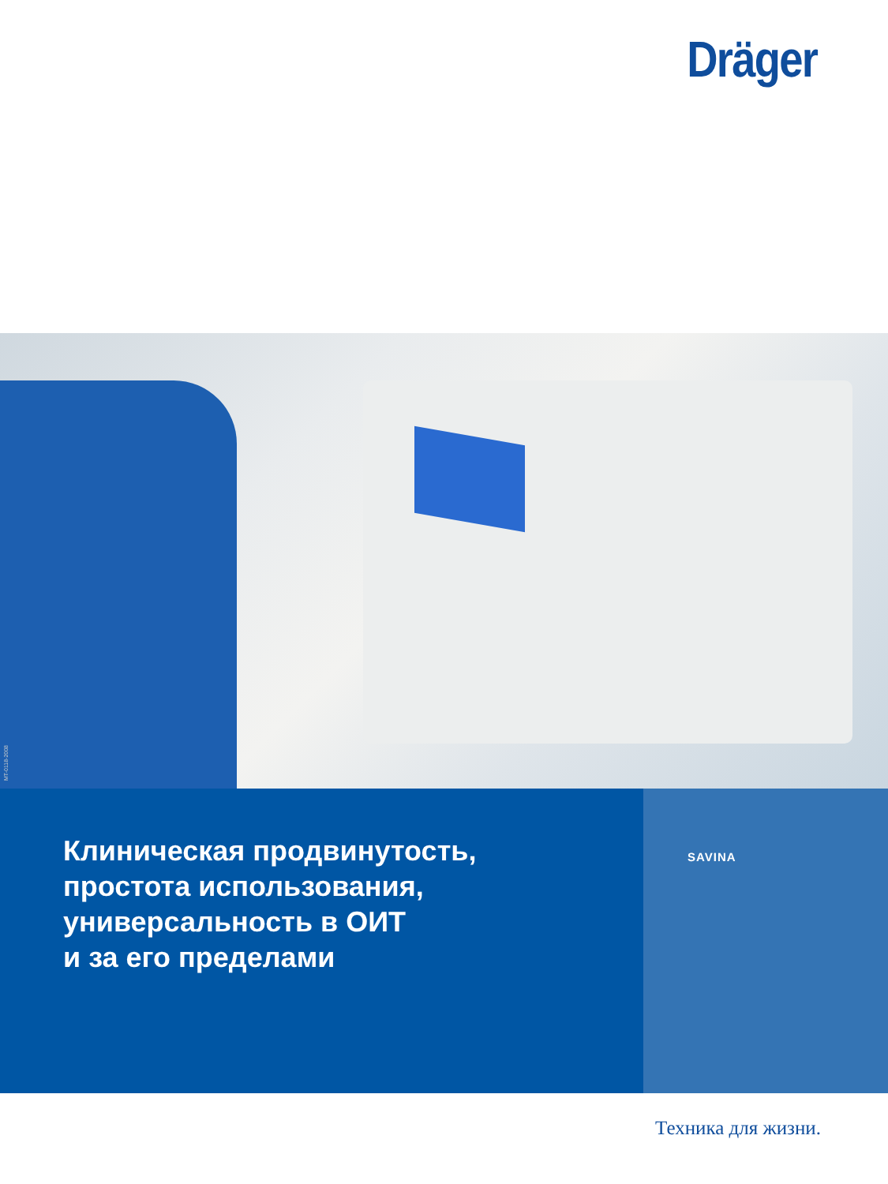Dräger
MT-0118-2008
Клиническая продвинутость,
простота использования,
универсальность в ОИТ
и за его пределами
SAVINA
Техника для жизни.